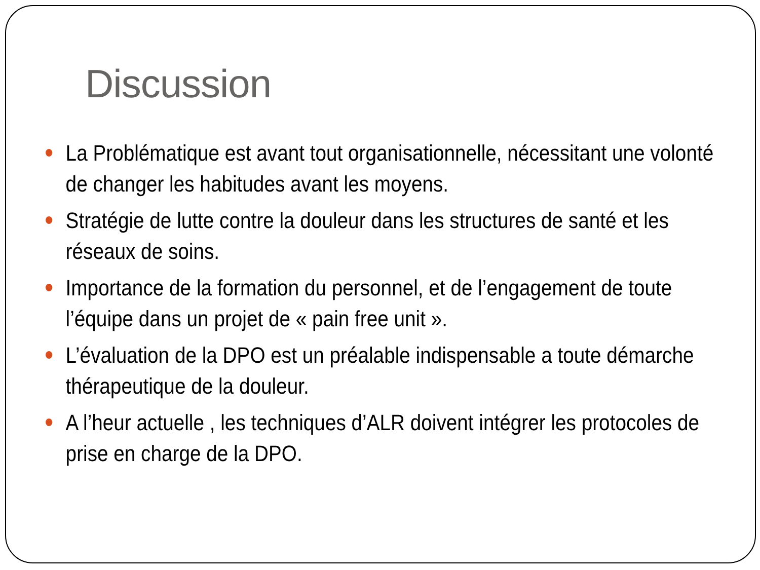Discussion
La Problématique est avant tout organisationnelle, nécessitant une volonté de changer les habitudes avant les moyens.
Stratégie de lutte contre la douleur dans les structures de santé et les réseaux de soins.
Importance de la formation du personnel, et de l’engagement de toute l’équipe dans un projet de « pain free unit ».
L’évaluation de la DPO est un préalable indispensable a toute démarche thérapeutique de la douleur.
A l’heur actuelle , les techniques d’ALR doivent intégrer les protocoles de prise en charge de la DPO.